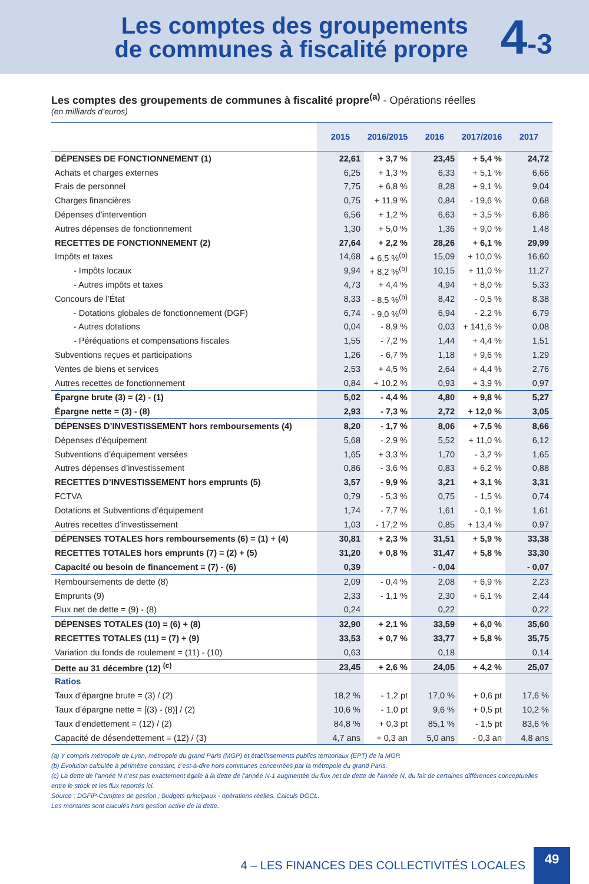Les comptes des groupements
de communes à fiscalité propre
4-3
Les comptes des groupements de communes à fiscalité propre<sup>(a)</sup> - Opérations réelles
(en milliards d’euros)
| | 2015 | 2016/2015 | 2016 | 2017/2016 | 2017 |
| --- | --- | --- | --- | --- | --- |
| DÉPENSES DE FONCTIONNEMENT (1) | 22,61 | + 3,7 % | 23,45 | + 5,4 % | 24,72 |
| Achats et charges externes | 6,25 | + 1,3 % | 6,33 | + 5,1 % | 6,66 |
| Frais de personnel | 7,75 | + 6,8 % | 8,28 | + 9,1 % | 9,04 |
| Charges financières | 0,75 | + 11,9 % | 0,84 | - 19,6 % | 0,68 |
| Dépenses d’intervention | 6,56 | + 1,2 % | 6,63 | + 3,5 % | 6,86 |
| Autres dépenses de fonctionnement | 1,30 | + 5,0 % | 1,36 | + 9,0 % | 1,48 |
| RECETTES DE FONCTIONNEMENT (2) | 27,64 | + 2,2 % | 28,26 | + 6,1 % | 29,99 |
| Impôts et taxes | 14,68 | + 6,5 %<sup>(b)</sup> | 15,09 | + 10,0 % | 16,60 |
| - Impôts locaux | 9,94 | + 8,2 %<sup>(b)</sup> | 10,15 | + 11,0 % | 11,27 |
| - Autres impôts et taxes | 4,73 | + 4,4 % | 4,94 | + 8,0 % | 5,33 |
| Concours de l’État | 8,33 | - 8,5 %<sup>(b)</sup> | 8,42 | - 0,5 % | 8,38 |
| - Dotations globales de fonctionnement (DGF) | 6,74 | - 9,0 %<sup>(b)</sup> | 6,94 | - 2,2 % | 6,79 |
| - Autres dotations | 0,04 | - 8,9 % | 0,03 | + 141,6 % | 0,08 |
| - Péréquations et compensations fiscales | 1,55 | - 7,2 % | 1,44 | + 4,4 % | 1,51 |
| Subventions reçues et participations | 1,26 | - 6,7 % | 1,18 | + 9,6 % | 1,29 |
| Ventes de biens et services | 2,53 | + 4,5 % | 2,64 | + 4,4 % | 2,76 |
| Autres recettes de fonctionnement | 0,84 | + 10,2 % | 0,93 | + 3,9 % | 0,97 |
| Épargne brute (3) = (2) - (1) | 5,02 | - 4,4 % | 4,80 | + 9,8 % | 5,27 |
| Épargne nette = (3) - (8) | 2,93 | - 7,3 % | 2,72 | + 12,0 % | 3,05 |
| DÉPENSES D’INVESTISSEMENT hors remboursements (4) | 8,20 | - 1,7 % | 8,06 | + 7,5 % | 8,66 |
| Dépenses d’équipement | 5,68 | - 2,9 % | 5,52 | + 11,0 % | 6,12 |
| Subventions d’équipement versées | 1,65 | + 3,3 % | 1,70 | - 3,2 % | 1,65 |
| Autres dépenses d’investissement | 0,86 | - 3,6 % | 0,83 | + 6,2 % | 0,88 |
| RECETTES D’INVESTISSEMENT hors emprunts (5) | 3,57 | - 9,9 % | 3,21 | + 3,1 % | 3,31 |
| FCTVA | 0,79 | - 5,3 % | 0,75 | - 1,5 % | 0,74 |
| Dotations et Subventions d’équipement | 1,74 | - 7,7 % | 1,61 | - 0,1 % | 1,61 |
| Autres recettes d’investissement | 1,03 | - 17,2 % | 0,85 | + 13,4 % | 0,97 |
| DÉPENSES TOTALES hors remboursements (6) = (1) + (4) | 30,81 | + 2,3 % | 31,51 | + 5,9 % | 33,38 |
| RECETTES TOTALES hors emprunts (7) = (2) + (5) | 31,20 | + 0,8 % | 31,47 | + 5,8 % | 33,30 |
| Capacité ou besoin de financement = (7) - (6) | 0,39 | | - 0,04 | | - 0,07 |
| Remboursements de dette (8) | 2,09 | - 0,4 % | 2,08 | + 6,9 % | 2,23 |
| Emprunts (9) | 2,33 | - 1,1 % | 2,30 | + 6,1 % | 2,44 |
| Flux net de dette = (9) - (8) | 0,24 | | 0,22 | | 0,22 |
| DÉPENSES TOTALES (10) = (6) + (8) | 32,90 | + 2,1 % | 33,59 | + 6,0 % | 35,60 |
| RECETTES TOTALES (11) = (7) + (9) | 33,53 | + 0,7 % | 33,77 | + 5,8 % | 35,75 |
| Variation du fonds de roulement = (11) - (10) | 0,63 | | 0,18 | | 0,14 |
| Dette au 31 décembre (12) <sup>(c)</sup> | 23,45 | + 2,6 % | 24,05 | + 4,2 % | 25,07 |
| Ratios | | | | | |
| Taux d’épargne brute = (3) / (2) | 18,2 % | - 1,2 pt | 17,0 % | + 0,6 pt | 17,6 % |
| Taux d’épargne nette = [(3) - (8)] / (2) | 10,6 % | - 1,0 pt | 9,6 % | + 0,5 pt | 10,2 % |
| Taux d’endettement = (12) / (2) | 84,8 % | + 0,3 pt | 85,1 % | - 1,5 pt | 83,6 % |
| Capacité de désendettement = (12) / (3) | 4,7 ans | + 0,3 an | 5,0 ans | - 0,3 an | 4,8 ans |
(a) Y compris métropole de Lyon, métropole du grand Paris (MGP) et établissements publics territoriaux (EPT) de la MGP.
(b) Évolution calculée à périmètre constant, c’est-à-dire hors communes concernées par la métropole du grand Paris.
(c) La dette de l’année N n’est pas exactement égale à la dette de l’année N-1 augmentée du flux net de dette de l’année N, du fait de certaines différences conceptuelles entre le stock et les flux reportés ici.
Source : DGFiP-Comptes de gestion ; budgets principaux - opérations réelles. Calculs DGCL.
Les montants sont calculés hors gestion active de la dette.
4 – LES FINANCES DES COLLECTIVITÉS LOCALES
49